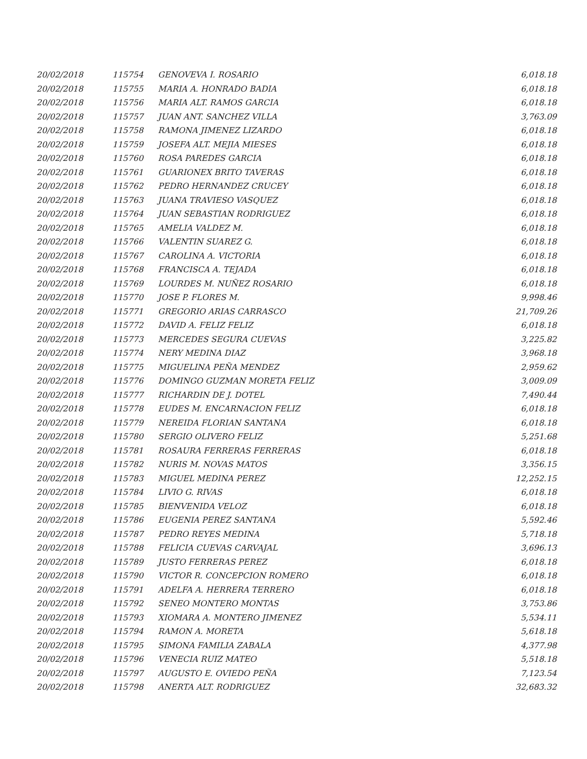| 20/02/2018 | 115754 | GENOVEVA I. ROSARIO | 6,018.18 |
| 20/02/2018 | 115755 | MARIA A. HONRADO BADIA | 6,018.18 |
| 20/02/2018 | 115756 | MARIA ALT. RAMOS GARCIA | 6,018.18 |
| 20/02/2018 | 115757 | JUAN ANT. SANCHEZ VILLA | 3,763.09 |
| 20/02/2018 | 115758 | RAMONA JIMENEZ LIZARDO | 6,018.18 |
| 20/02/2018 | 115759 | JOSEFA ALT. MEJIA MIESES | 6,018.18 |
| 20/02/2018 | 115760 | ROSA PAREDES GARCIA | 6,018.18 |
| 20/02/2018 | 115761 | GUARIONEX BRITO TAVERAS | 6,018.18 |
| 20/02/2018 | 115762 | PEDRO HERNANDEZ CRUCEY | 6,018.18 |
| 20/02/2018 | 115763 | JUANA TRAVIESO VASQUEZ | 6,018.18 |
| 20/02/2018 | 115764 | JUAN SEBASTIAN RODRIGUEZ | 6,018.18 |
| 20/02/2018 | 115765 | AMELIA VALDEZ M. | 6,018.18 |
| 20/02/2018 | 115766 | VALENTIN SUAREZ G. | 6,018.18 |
| 20/02/2018 | 115767 | CAROLINA A. VICTORIA | 6,018.18 |
| 20/02/2018 | 115768 | FRANCISCA A. TEJADA | 6,018.18 |
| 20/02/2018 | 115769 | LOURDES M. NUÑEZ ROSARIO | 6,018.18 |
| 20/02/2018 | 115770 | JOSE P. FLORES M. | 9,998.46 |
| 20/02/2018 | 115771 | GREGORIO ARIAS CARRASCO | 21,709.26 |
| 20/02/2018 | 115772 | DAVID A. FELIZ FELIZ | 6,018.18 |
| 20/02/2018 | 115773 | MERCEDES SEGURA CUEVAS | 3,225.82 |
| 20/02/2018 | 115774 | NERY MEDINA DIAZ | 3,968.18 |
| 20/02/2018 | 115775 | MIGUELINA PEÑA MENDEZ | 2,959.62 |
| 20/02/2018 | 115776 | DOMINGO GUZMAN MORETA FELIZ | 3,009.09 |
| 20/02/2018 | 115777 | RICHARDIN DE J. DOTEL | 7,490.44 |
| 20/02/2018 | 115778 | EUDES M. ENCARNACION FELIZ | 6,018.18 |
| 20/02/2018 | 115779 | NEREIDA FLORIAN SANTANA | 6,018.18 |
| 20/02/2018 | 115780 | SERGIO OLIVERO FELIZ | 5,251.68 |
| 20/02/2018 | 115781 | ROSAURA FERRERAS FERRERAS | 6,018.18 |
| 20/02/2018 | 115782 | NURIS M. NOVAS MATOS | 3,356.15 |
| 20/02/2018 | 115783 | MIGUEL MEDINA PEREZ | 12,252.15 |
| 20/02/2018 | 115784 | LIVIO G. RIVAS | 6,018.18 |
| 20/02/2018 | 115785 | BIENVENIDA VELOZ | 6,018.18 |
| 20/02/2018 | 115786 | EUGENIA PEREZ SANTANA | 5,592.46 |
| 20/02/2018 | 115787 | PEDRO REYES MEDINA | 5,718.18 |
| 20/02/2018 | 115788 | FELICIA CUEVAS CARVAJAL | 3,696.13 |
| 20/02/2018 | 115789 | JUSTO FERRERAS PEREZ | 6,018.18 |
| 20/02/2018 | 115790 | VICTOR R. CONCEPCION ROMERO | 6,018.18 |
| 20/02/2018 | 115791 | ADELFA A. HERRERA TERRERO | 6,018.18 |
| 20/02/2018 | 115792 | SENEO MONTERO MONTAS | 3,753.86 |
| 20/02/2018 | 115793 | XIOMARA A. MONTERO JIMENEZ | 5,534.11 |
| 20/02/2018 | 115794 | RAMON A. MORETA | 5,618.18 |
| 20/02/2018 | 115795 | SIMONA FAMILIA ZABALA | 4,377.98 |
| 20/02/2018 | 115796 | VENECIA RUIZ MATEO | 5,518.18 |
| 20/02/2018 | 115797 | AUGUSTO E. OVIEDO PEÑA | 7,123.54 |
| 20/02/2018 | 115798 | ANERTA ALT. RODRIGUEZ | 32,683.32 |